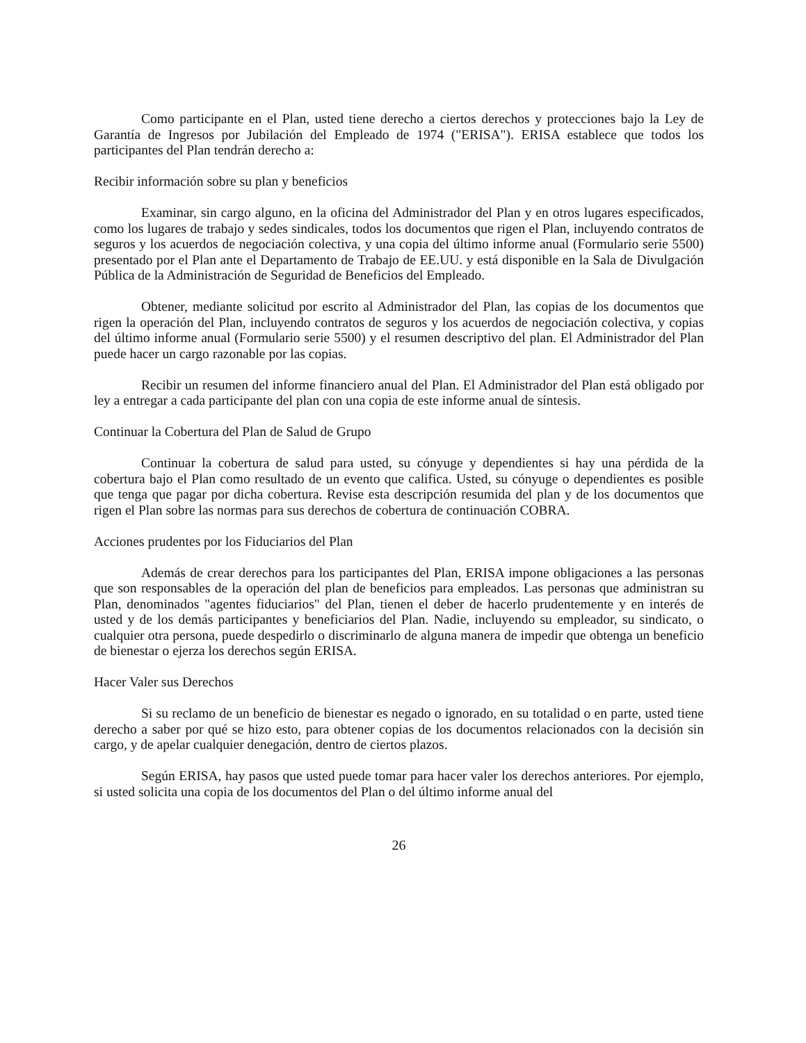Como participante en el Plan, usted tiene derecho a ciertos derechos y protecciones bajo la Ley de Garantía de Ingresos por Jubilación del Empleado de 1974 ("ERISA"). ERISA establece que todos los participantes del Plan tendrán derecho a:
Recibir información sobre su plan y beneficios
Examinar, sin cargo alguno, en la oficina del Administrador del Plan y en otros lugares especificados, como los lugares de trabajo y sedes sindicales, todos los documentos que rigen el Plan, incluyendo contratos de seguros y los acuerdos de negociación colectiva, y una copia del último informe anual (Formulario serie 5500) presentado por el Plan ante el Departamento de Trabajo de EE.UU. y está disponible en la Sala de Divulgación Pública de la Administración de Seguridad de Beneficios del Empleado.
Obtener, mediante solicitud por escrito al Administrador del Plan, las copias de los documentos que rigen la operación del Plan, incluyendo contratos de seguros y los acuerdos de negociación colectiva, y copias del último informe anual (Formulario serie 5500) y el resumen descriptivo del plan. El Administrador del Plan puede hacer un cargo razonable por las copias.
Recibir un resumen del informe financiero anual del Plan. El Administrador del Plan está obligado por ley a entregar a cada participante del plan con una copia de este informe anual de síntesis.
Continuar la Cobertura del Plan de Salud de Grupo
Continuar la cobertura de salud para usted, su cónyuge y dependientes si hay una pérdida de la cobertura bajo el Plan como resultado de un evento que califica. Usted, su cónyuge o dependientes es posible que tenga que pagar por dicha cobertura. Revise esta descripción resumida del plan y de los documentos que rigen el Plan sobre las normas para sus derechos de cobertura de continuación COBRA.
Acciones prudentes por los Fiduciarios del Plan
Además de crear derechos para los participantes del Plan, ERISA impone obligaciones a las personas que son responsables de la operación del plan de beneficios para empleados. Las personas que administran su Plan, denominados "agentes fiduciarios" del Plan, tienen el deber de hacerlo prudentemente y en interés de usted y de los demás participantes y beneficiarios del Plan. Nadie, incluyendo su empleador, su sindicato, o cualquier otra persona, puede despedirlo o discriminarlo de alguna manera de impedir que obtenga un beneficio de bienestar o ejerza los derechos según ERISA.
Hacer Valer sus Derechos
Si su reclamo de un beneficio de bienestar es negado o ignorado, en su totalidad o en parte, usted tiene derecho a saber por qué se hizo esto, para obtener copias de los documentos relacionados con la decisión sin cargo, y de apelar cualquier denegación, dentro de ciertos plazos.
Según ERISA, hay pasos que usted puede tomar para hacer valer los derechos anteriores. Por ejemplo, si usted solicita una copia de los documentos del Plan o del último informe anual del
26